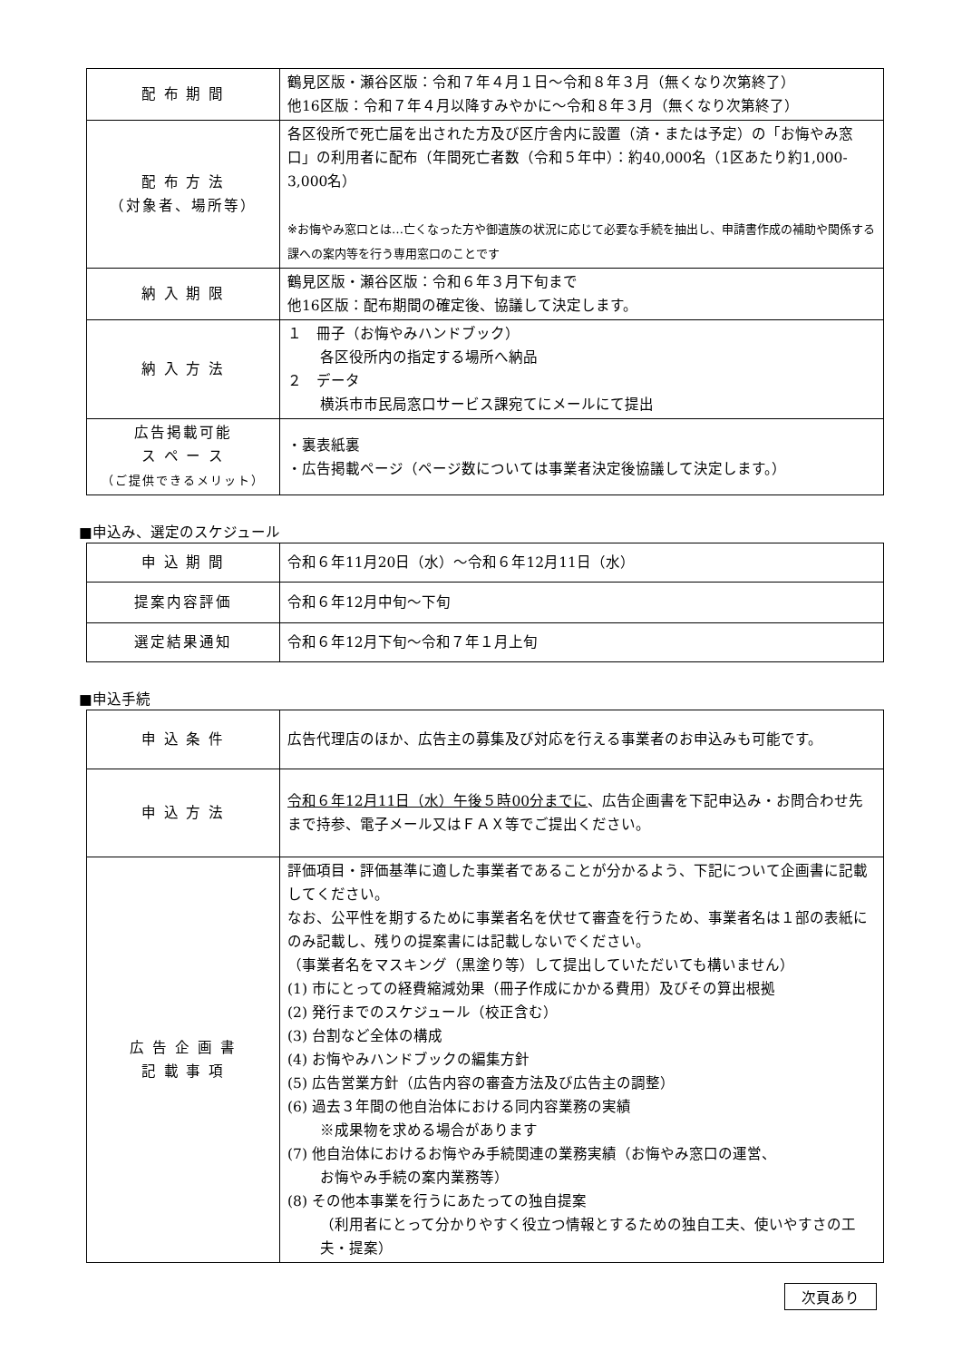| 配 布 期 間 | 鶴見区版・瀬谷区版：令和７年４月１日～令和８年３月（無くなり次第終了） 他16区版：令和７年４月以降すみやかに～令和８年３月（無くなり次第終了） |
| 配 布 方 法 （対象者、場所等） | 各区役所で死亡届を出された方及び区庁舎内に設置（済・または予定）の「お悔やみ窓口」の利用者に配布（年間死亡者数（令和５年中）：約40,000名（1区あたり約1,000-3,000名） ※お悔やみ窓口とは…亡くなった方や御遺族の状況に応じて必要な手続を抽出し、申請書作成の補助や関係する課への案内等を行う専用窓口のことです |
| 納 入 期 限 | 鶴見区版・瀬谷区版：令和６年３月下旬まで 他16区版：配布期間の確定後、協議して決定します。 |
| 納 入 方 法 | １ 冊子（お悔やみハンドブック） 各区役所内の指定する場所へ納品 ２ データ 横浜市市民局窓口サービス課宛てにメールにて提出 |
| 広告掲載可能 ス ペ ー ス （ご提供できるメリット） | ・裏表紙裏 ・広告掲載ページ（ページ数については事業者決定後協議して決定します。） |
■申込み、選定のスケジュール
| 申 込 期 間 | 令和６年11月20日（水）～令和６年12月11日（水） |
| 提案内容評価 | 令和６年12月中旬～下旬 |
| 選定結果通知 | 令和６年12月下旬～令和７年１月上旬 |
■申込手続
| 申 込 条 件 | 広告代理店のほか、広告主の募集及び対応を行える事業者のお申込みも可能です。 |
| 申 込 方 法 | 令和６年12月11日（水）午後５時00分までに 、広告企画書を下記申込み・お問合わせ先まで持参、電子メール又はＦＡＸ等でご提出ください。 |
| 広 告 企 画 書 記 載 事 項 | 評価項目・評価基準に適した事業者であることが分かるよう、下記について企画書に記載してください。 なお、公平性を期するために事業者名を伏せて審査を行うため、事業者名は１部の表紙にのみ記載し、残りの提案書には記載しないでください。 （事業者名をマスキング（黒塗り等）して提出していただいても構いません） (1) 市にとっての経費縮減効果（冊子作成にかかる費用）及びその算出根拠 (2) 発行までのスケジュール（校正含む） (3) 台割など全体の構成 (4) お悔やみハンドブックの編集方針 (5) 広告営業方針（広告内容の審査方法及び広告主の調整） (6) 過去３年間の他自治体における同内容業務の実績 ※成果物を求める場合があります (7) 他自治体におけるお悔やみ手続関連の業務実績（お悔やみ窓口の運営、 お悔やみ手続の案内業務等） (8) その他本事業を行うにあたっての独自提案 （利用者にとって分かりやすく役立つ情報とするための独自工夫、使いやすさの工夫・提案） |
次頁あり